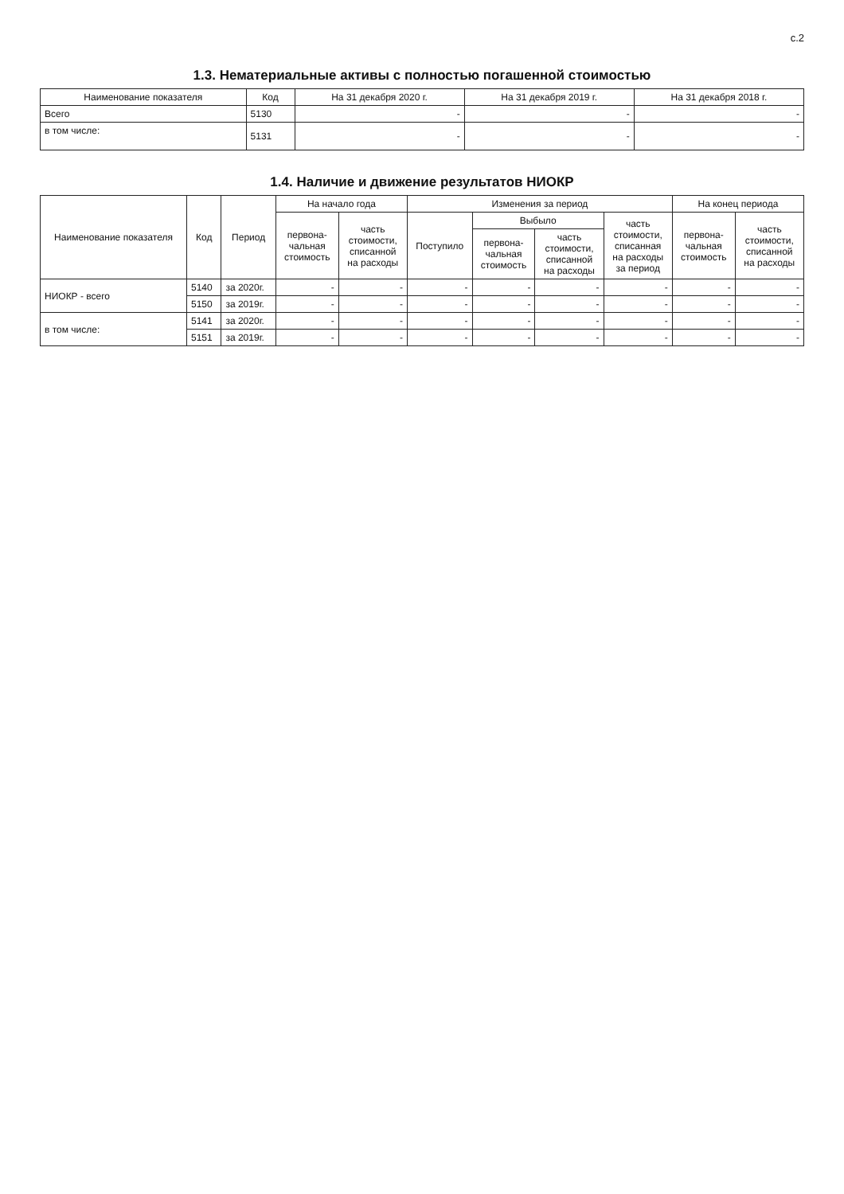с.2
1.3. Нематериальные активы с полностью погашенной стоимостью
| Наименование показателя | Код | На 31 декабря 2020 г. | На 31 декабря 2019 г. | На 31 декабря 2018 г. |
| --- | --- | --- | --- | --- |
| Всего | 5130 | - | - | - |
| в том числе: | 5131 | - | - | - |
1.4. Наличие и движение результатов НИОКР
| Наименование показателя | Код | Период | На начало года | | Изменения за период | | | | На конец периода | |
| --- | --- | --- | --- | --- | --- | --- | --- | --- | --- | --- |
| | | | первона- чальная стоимость | часть стоимости, списанной на расходы | Поступило | Выбыло | | часть стоимости, списанная на расходы за период | первона- чальная стоимость | часть стоимости, списанной на расходы |
| | | | | | | первона- чальная стоимость | часть стоимости, списанной на расходы | | | |
| НИОКР - всего | 5140 | за 2020г. | - | - | - | - | - | - | - | - |
| | 5150 | за 2019г. | - | - | - | - | - | - | - | - |
| в том числе: | 5141 | за 2020г. | - | - | - | - | - | - | - | - |
| | 5151 | за 2019г. | - | - | - | - | - | - | - | - |